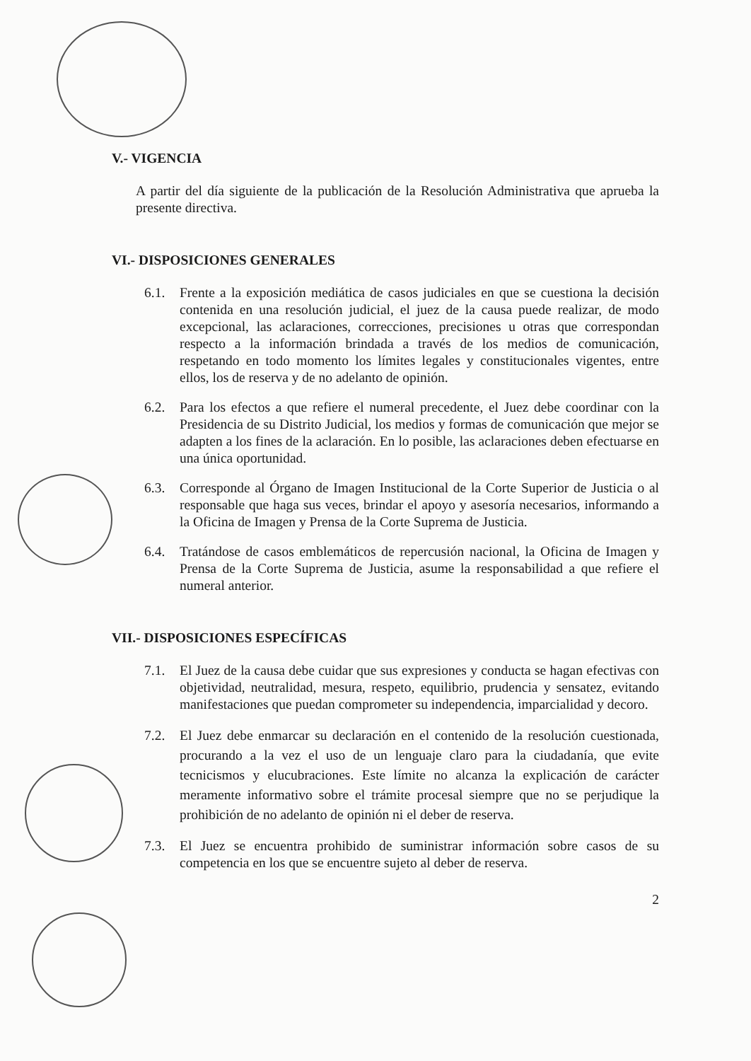V.- VIGENCIA
A partir del día siguiente de la publicación de la Resolución Administrativa que aprueba la presente directiva.
VI.- DISPOSICIONES GENERALES
6.1. Frente a la exposición mediática de casos judiciales en que se cuestiona la decisión contenida en una resolución judicial, el juez de la causa puede realizar, de modo excepcional, las aclaraciones, correcciones, precisiones u otras que correspondan respecto a la información brindada a través de los medios de comunicación, respetando en todo momento los límites legales y constitucionales vigentes, entre ellos, los de reserva y de no adelanto de opinión.
6.2. Para los efectos a que refiere el numeral precedente, el Juez debe coordinar con la Presidencia de su Distrito Judicial, los medios y formas de comunicación que mejor se adapten a los fines de la aclaración. En lo posible, las aclaraciones deben efectuarse en una única oportunidad.
6.3. Corresponde al Órgano de Imagen Institucional de la Corte Superior de Justicia o al responsable que haga sus veces, brindar el apoyo y asesoría necesarios, informando a la Oficina de Imagen y Prensa de la Corte Suprema de Justicia.
6.4. Tratándose de casos emblemáticos de repercusión nacional, la Oficina de Imagen y Prensa de la Corte Suprema de Justicia, asume la responsabilidad a que refiere el numeral anterior.
VII.- DISPOSICIONES ESPECÍFICAS
7.1. El Juez de la causa debe cuidar que sus expresiones y conducta se hagan efectivas con objetividad, neutralidad, mesura, respeto, equilibrio, prudencia y sensatez, evitando manifestaciones que puedan comprometer su independencia, imparcialidad y decoro.
7.2. El Juez debe enmarcar su declaración en el contenido de la resolución cuestionada, procurando a la vez el uso de un lenguaje claro para la ciudadanía, que evite tecnicismos y elucubraciones. Este límite no alcanza la explicación de carácter meramente informativo sobre el trámite procesal siempre que no se perjudique la prohibición de no adelanto de opinión ni el deber de reserva.
7.3. El Juez se encuentra prohibido de suministrar información sobre casos de su competencia en los que se encuentre sujeto al deber de reserva.
2